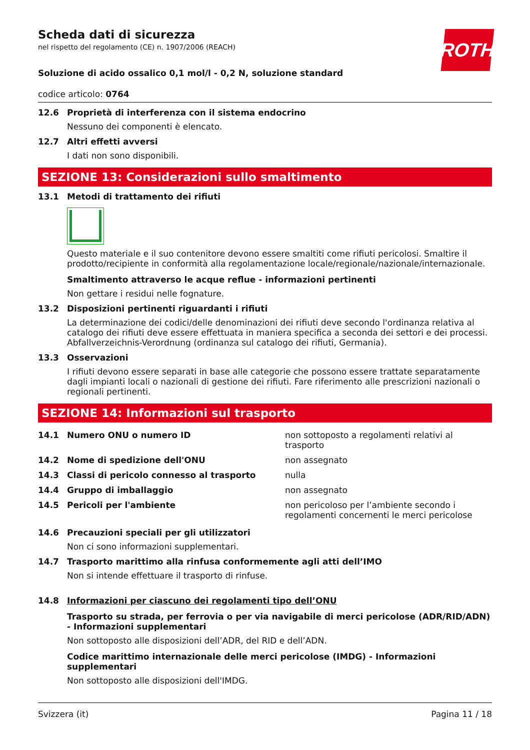ROTH
Scheda dati di sicurezza
nel rispetto del regolamento (CE) n. 1907/2006 (REACH)
Soluzione di acido ossalico 0,1 mol/l - 0,2 N, soluzione standard
codice articolo: 0764
12.6 Proprietà di interferenza con il sistema endocrino
Nessuno dei componenti è elencato.
12.7 Altri effetti avversi
I dati non sono disponibili.
SEZIONE 13: Considerazioni sullo smaltimento
13.1 Metodi di trattamento dei rifiuti
Questo materiale e il suo contenitore devono essere smaltiti come rifiuti pericolosi. Smaltire il prodotto/recipiente in conformità alla regolamentazione locale/regionale/nazionale/internazionale.
Smaltimento attraverso le acque reflue - informazioni pertinenti
Non gettare i residui nelle fognature.
13.2 Disposizioni pertinenti riguardanti i rifiuti
La determinazione dei codici/delle denominazioni dei rifiuti deve secondo l'ordinanza relativa al catalogo dei rifiuti deve essere effettuata in maniera specifica a seconda dei settori e dei processi. Abfallverzeichnis-Verordnung (ordinanza sul catalogo dei rifiuti, Germania).
13.3 Osservazioni
I rifiuti devono essere separati in base alle categorie che possono essere trattate separatamente dagli impianti locali o nazionali di gestione dei rifiuti. Fare riferimento alle prescrizioni nazionali o regionali pertinenti.
SEZIONE 14: Informazioni sul trasporto
| 14.1 | Numero ONU o numero ID | non sottoposto a regolamenti relativi al trasporto |
| 14.2 | Nome di spedizione dell'ONU | non assegnato |
| 14.3 | Classi di pericolo connesso al trasporto | nulla |
| 14.4 | Gruppo di imballaggio | non assegnato |
| 14.5 | Pericoli per l'ambiente | non pericoloso per l’ambiente secondo i regolamenti concernenti le merci pericolose |
14.6 Precauzioni speciali per gli utilizzatori
Non ci sono informazioni supplementari.
14.7 Trasporto marittimo alla rinfusa conformemente agli atti dell’IMO
Non si intende effettuare il trasporto di rinfuse.
14.8 Informazioni per ciascuno dei regolamenti tipo dell’ONU
Trasporto su strada, per ferrovia o per via navigabile di merci pericolose (ADR/RID/ADN) - Informazioni supplementari
Non sottoposto alle disposizioni dell’ADR, del RID e dell’ADN.
Codice marittimo internazionale delle merci pericolose (IMDG) - Informazioni supplementari
Non sottoposto alle disposizioni dell'IMDG.
Svizzera (it) Pagina 11 / 18